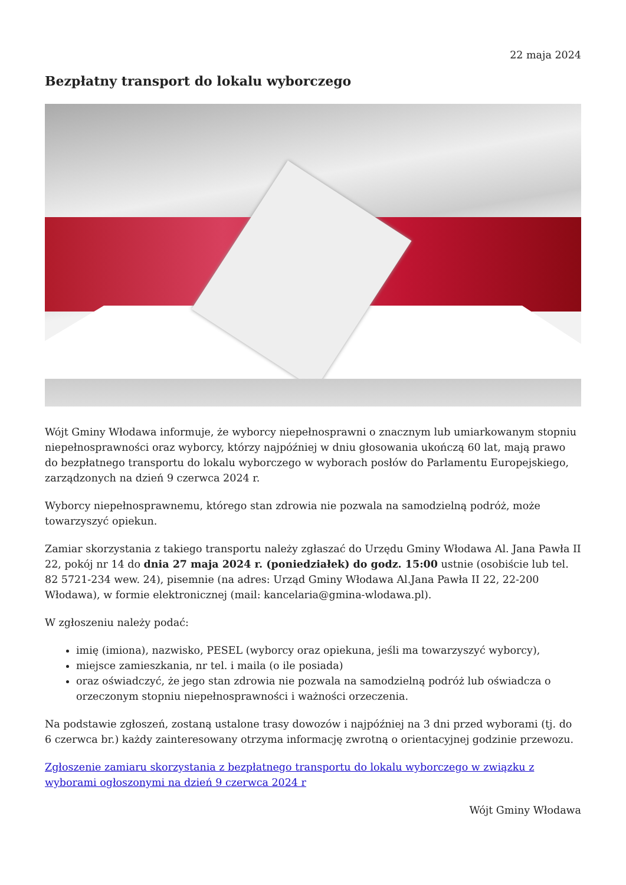22 maja 2024
Bezpłatny transport do lokalu wyborczego
Wójt Gminy Włodawa informuje, że wyborcy niepełnosprawni o znacznym lub umiarkowanym stopniu niepełnosprawności oraz wyborcy, którzy najpóźniej w dniu głosowania ukończą 60 lat, mają prawo do bezpłatnego transportu do lokalu wyborczego w wyborach posłów do Parlamentu Europejskiego, zarządzonych na dzień 9 czerwca 2024 r.
Wyborcy niepełnosprawnemu, którego stan zdrowia nie pozwala na samodzielną podróż, może towarzyszyć opiekun.
Zamiar skorzystania z takiego transportu należy zgłaszać do Urzędu Gminy Włodawa Al. Jana Pawła II 22, pokój nr 14 do dnia 27 maja 2024 r. (poniedziałek) do godz. 15:00 ustnie (osobiście lub tel. 82 5721-234 wew. 24), pisemnie (na adres: Urząd Gminy Włodawa Al.Jana Pawła II 22, 22-200 Włodawa), w formie elektronicznej (mail: kancelaria@gmina-wlodawa.pl).
W zgłoszeniu należy podać:
imię (imiona), nazwisko, PESEL (wyborcy oraz opiekuna, jeśli ma towarzyszyć wyborcy),
miejsce zamieszkania, nr tel. i maila (o ile posiada)
oraz oświadczyć, że jego stan zdrowia nie pozwala na samodzielną podróż lub oświadcza o orzeczonym stopniu niepełnosprawności i ważności orzeczenia.
Na podstawie zgłoszeń, zostaną ustalone trasy dowozów i najpóźniej na 3 dni przed wyborami (tj. do 6 czerwca br.) każdy zainteresowany otrzyma informację zwrotną o orientacyjnej godzinie przewozu.
Zgłoszenie zamiaru skorzystania z bezpłatnego transportu do lokalu wyborczego w związku z wyborami ogłoszonymi na dzień 9 czerwca 2024 r
Wójt Gminy Włodawa